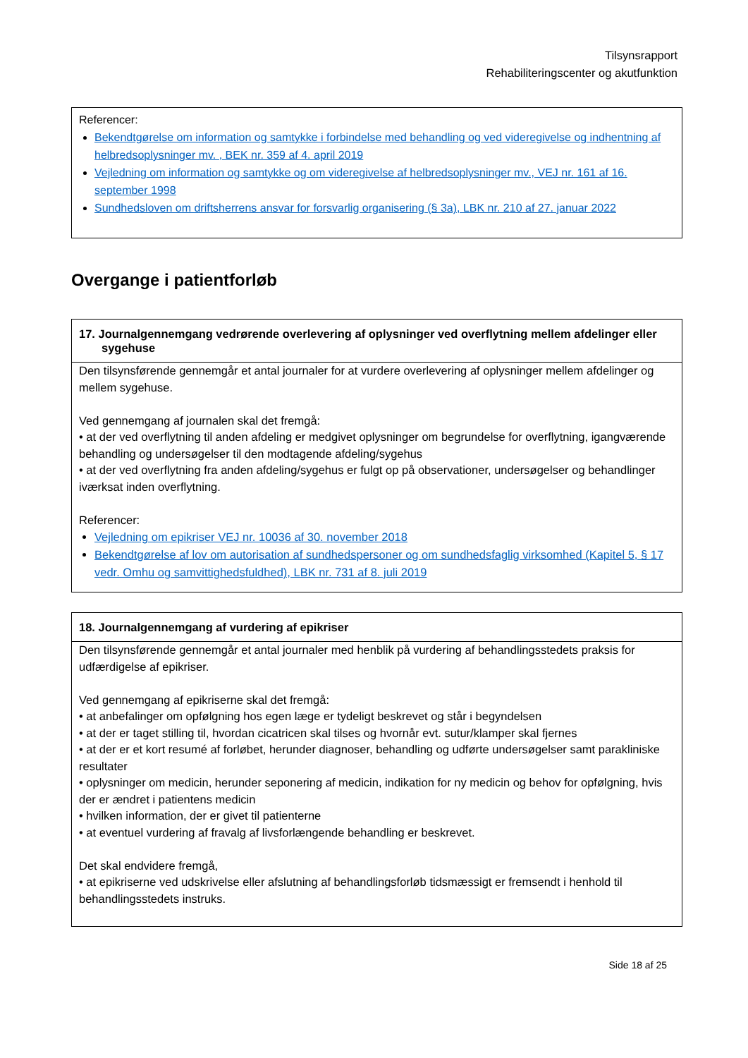Tilsynsrapport
Rehabiliteringscenter og akutfunktion
Referencer:
Bekendtgørelse om information og samtykke i forbindelse med behandling og ved videregivelse og indhentning af helbredsoplysninger mv. , BEK nr. 359 af 4. april 2019
Vejledning om information og samtykke og om videregivelse af helbredsoplysninger mv., VEJ nr. 161 af 16. september 1998
Sundhedsloven om driftsherrens ansvar for forsvarlig organisering (§ 3a), LBK nr. 210 af 27. januar 2022
Overgange i patientforløb
| 17. Journalgennemgang vedrørende overlevering af oplysninger ved overflytning mellem afdelinger eller sygehuse |
| --- |
| Den tilsynsførende gennemgår et antal journaler for at vurdere overlevering af oplysninger mellem afdelinger og mellem sygehuse. Ved gennemgang af journalen skal det fremgå: • at der ved overflytning til anden afdeling er medgivet oplysninger om begrundelse for overflytning, igangværende behandling og undersøgelser til den modtagende afdeling/sygehus • at der ved overflytning fra anden afdeling/sygehus er fulgt op på observationer, undersøgelser og behandlinger iværksat inden overflytning. Referencer: Vejledning om epikriser VEJ nr. 10036 af 30. november 2018 Bekendtgørelse af lov om autorisation af sundhedspersoner og om sundhedsfaglig virksomhed (Kapitel 5, § 17 vedr. Omhu og samvittighedsfuldhed), LBK nr. 731 af 8. juli 2019 |
| 18. Journalgennemgang af vurdering af epikriser |
| --- |
| Den tilsynsførende gennemgår et antal journaler med henblik på vurdering af behandlingsstedets praksis for udfærdigelse af epikriser. Ved gennemgang af epikriserne skal det fremgå: • at anbefalinger om opfølgning hos egen læge er tydeligt beskrevet og står i begyndelsen • at der er taget stilling til, hvordan cicatricen skal tilses og hvornår evt. sutur/klamper skal fjernes • at der er et kort resumé af forløbet, herunder diagnoser, behandling og udførte undersøgelser samt parakliniske resultater • oplysninger om medicin, herunder seponering af medicin, indikation for ny medicin og behov for opfølgning, hvis der er ændret i patientens medicin • hvilken information, der er givet til patienterne • at eventuel vurdering af fravalg af livsforlængende behandling er beskrevet. Det skal endvidere fremgå, • at epikriserne ved udskrivelse eller afslutning af behandlingsforløb tidsmæssigt er fremsendt i henhold til behandlingsstedets instruks. |
Side 18 af 25